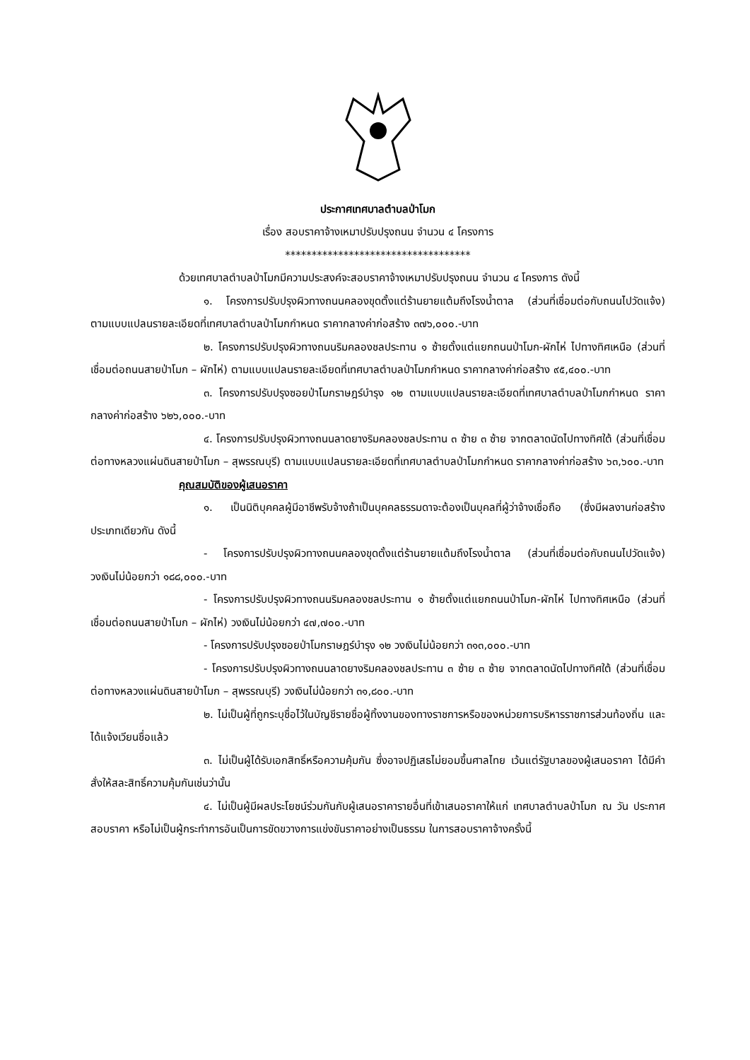ประกาศเทศบาลตำบลป่าโมก
เรื่อง สอบราคาจ้างเหมาปรับปรุงถนน จำนวน ๔ โครงการ
***********************************
ด้วยเทศบาลตำบลป่าโมกมีความประสงค์จะสอบราคาจ้างเหมาปรับปรุงถนน จำนวน ๔ โครงการ ดังนี้
๑. โครงการปรับปรุงผิวทางถนนคลองขุดตั้งแต่ร้านยายแต้มถึงโรงน้ำตาล (ส่วนที่เชื่อมต่อกับถนนไปวัดแจ้ง) ตามแบบแปลนรายละเอียดที่เทศบาลตำบลป่าโมกกำหนด ราคากลางค่าก่อสร้าง ๓๗๖,๐๐๐.-บาท
๒. โครงการปรับปรุงผิวทางถนนริมคลองชลประทาน ๑ ซ้ายตั้งแต่แยกถนนป่าโมก-ผักไห่ ไปทางทิศเหนือ (ส่วนที่เชื่อมต่อถนนสายป่าโมก – ผักไห่) ตามแบบแปลนรายละเอียดที่เทศบาลตำบลป่าโมกกำหนด ราคากลางค่าก่อสร้าง ๙๕,๔๐๐.-บาท
๓. โครงการปรับปรุงซอยป่าโมกราษฎร์บำรุง ๑๒ ตามแบบแปลนรายละเอียดที่เทศบาลตำบลป่าโมกกำหนด ราคากลางค่าก่อสร้าง ๖๒๖,๐๐๐.-บาท
๔. โครงการปรับปรุงผิวทางถนนลาดยางริมคลองชลประทาน ๓ ซ้าย ๓ ซ้าย จากตลาดนัดไปทางทิศใต้ (ส่วนที่เชื่อมต่อทางหลวงแผ่นดินสายป่าโมก – สุพรรณบุรี) ตามแบบแปลนรายละเอียดที่เทศบาลตำบลป่าโมกกำหนด ราคากลางค่าก่อสร้าง ๖๓,๖๐๐.-บาท
คุณสมบัติของผู้เสนอราคา
๑. เป็นนิติบุคคลผู้มีอาชีพรับจ้างถ้าเป็นบุคคลธรรมดาจะต้องเป็นบุคลที่ผู้ว่าจ้างเชื่อถือ (ซึ่งมีผลงานก่อสร้างประเภทเดียวกัน ดังนี้
- โครงการปรับปรุงผิวทางถนนคลองขุดตั้งแต่ร้านยายแต้มถึงโรงน้ำตาล (ส่วนที่เชื่อมต่อกับถนนไปวัดแจ้ง) วงเงินไม่น้อยกว่า ๑๘๘,๐๐๐.-บาท
- โครงการปรับปรุงผิวทางถนนริมคลองชลประทาน ๑ ซ้ายตั้งแต่แยกถนนป่าโมก-ผักไห่ ไปทางทิศเหนือ (ส่วนที่เชื่อมต่อถนนสายป่าโมก – ผักไห่) วงเงินไม่น้อยกว่า ๔๗,๗๐๐.-บาท
- โครงการปรับปรุงซอยป่าโมกราษฎร์บำรุง ๑๒ วงเงินไม่น้อยกว่า ๓๑๓,๐๐๐.-บาท
- โครงการปรับปรุงผิวทางถนนลาดยางริมคลองชลประทาน ๓ ซ้าย ๓ ซ้าย จากตลาดนัดไปทางทิศใต้ (ส่วนที่เชื่อมต่อทางหลวงแผ่นดินสายป่าโมก – สุพรรณบุรี) วงเงินไม่น้อยกว่า ๓๑,๘๐๐.-บาท
๒. ไม่เป็นผู้ที่ถูกระบุชื่อไว้ในบัญชีรายชื่อผู้ทิ้งงานของทางราชการหรือของหน่วยการบริหารราชการส่วนท้องถิ่น และได้แจ้งเวียนชื่อแล้ว
๓. ไม่เป็นผู้ได้รับเอกสิทธิ์หรือความคุ้มกัน ซึ่งอาจปฏิเสธไม่ยอมขึ้นศาลไทย เว้นแต่รัฐบาลของผู้เสนอราคา ได้มีคำสั่งให้สละสิทธิ์ความคุ้มกันเช่นว่านั้น
๔. ไม่เป็นผู้มีผลประโยชน์ร่วมกันกับผู้เสนอราคารายอื่นที่เข้าเสนอราคาให้แก่ เทศบาลตำบลป่าโมก ณ วัน ประกาศสอบราคา หรือไม่เป็นผู้กระทำการอันเป็นการขัดขวางการแข่งขันราคาอย่างเป็นธรรม ในการสอบราคาจ้างครั้งนี้